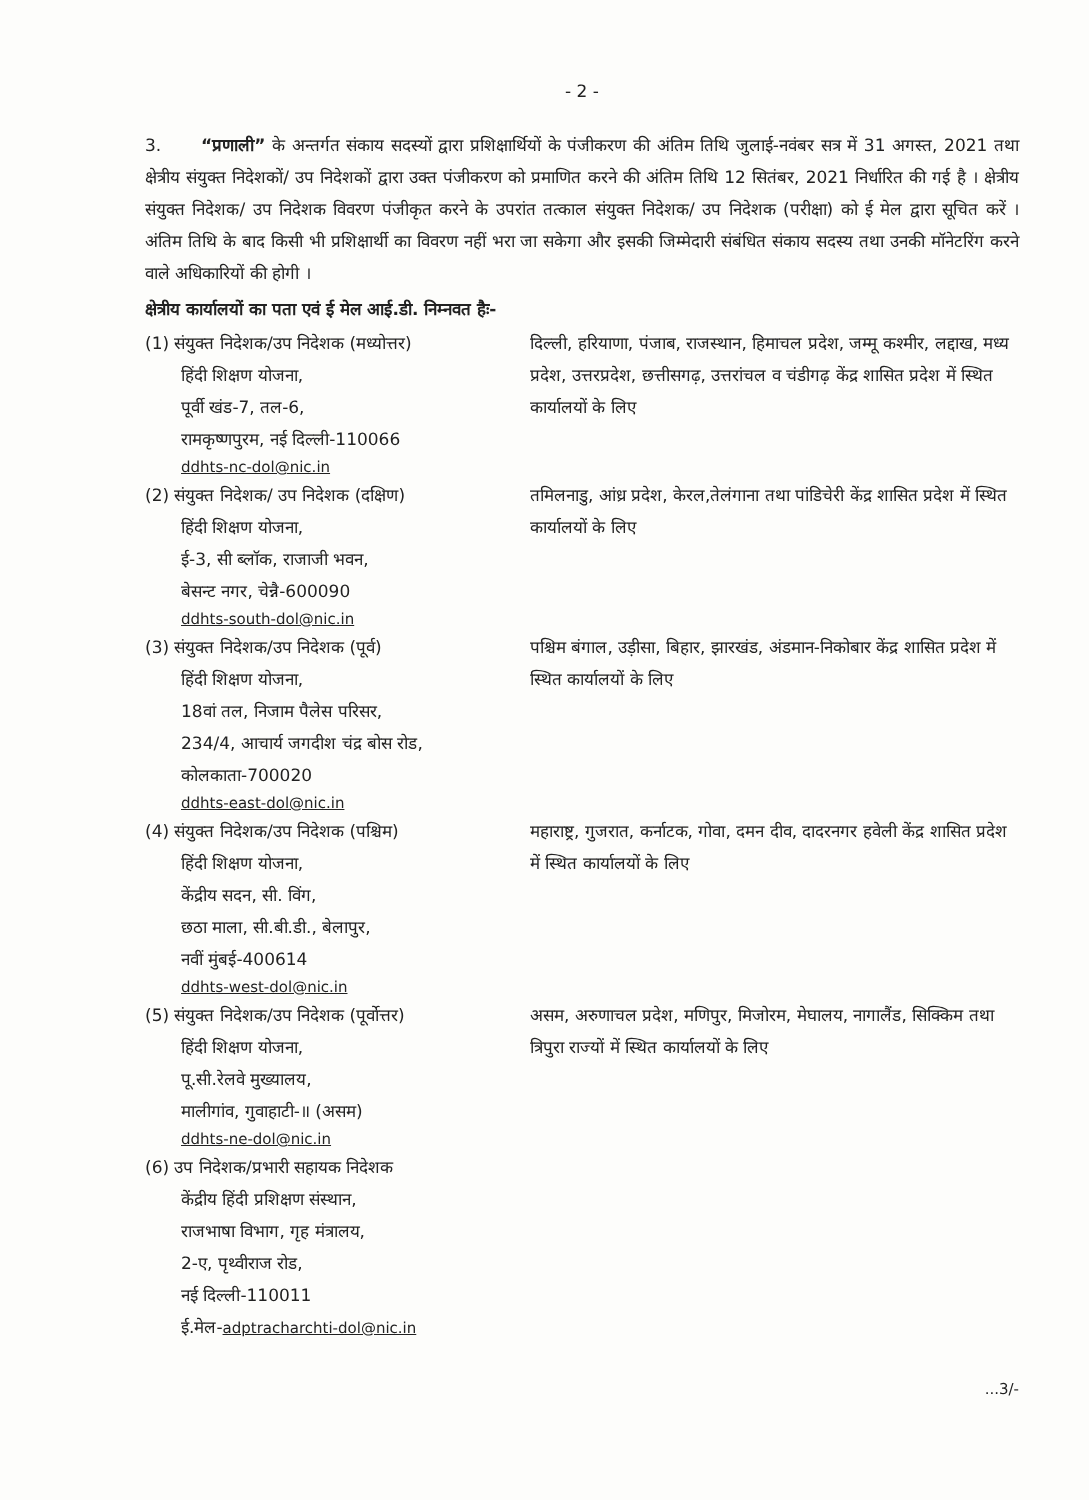- 2 -
3. “प्रणाली” के अन्तर्गत संकाय सदस्यों द्वारा प्रशिक्षार्थियों के पंजीकरण की अंतिम तिथि जुलाई-नवंबर सत्र में 31 अगस्त, 2021 तथा क्षेत्रीय संयुक्त निदेशकों/ उप निदेशकों द्वारा उक्त पंजीकरण को प्रमाणित करने की अंतिम तिथि 12 सितंबर, 2021 निर्धारित की गई है । क्षेत्रीय संयुक्त निदेशक/ उप निदेशक विवरण पंजीकृत करने के उपरांत तत्काल संयुक्त निदेशक/ उप निदेशक (परीक्षा) को ई मेल द्वारा सूचित करें । अंतिम तिथि के बाद किसी भी प्रशिक्षार्थी का विवरण नहीं भरा जा सकेगा और इसकी जिम्मेदारी संबंधित संकाय सदस्य तथा उनकी मॉनेटरिंग करने वाले अधिकारियों की होगी ।
क्षेत्रीय कार्यालयों का पता एवं ई मेल आई.डी. निम्नवत हैः-
(1) संयुक्त निदेशक/उप निदेशक (मध्योत्तर)
हिंदी शिक्षण योजना,
पूर्वी खंड-7, तल-6,
रामकृष्णपुरम, नई दिल्ली-110066
ddhts-nc-dol@nic.in
दिल्ली, हरियाणा, पंजाब, राजस्थान, हिमाचल प्रदेश, जम्मू कश्मीर, लद्दाख, मध्य प्रदेश, उत्तरप्रदेश, छत्तीसगढ़, उत्तरांचल व चंडीगढ़ केंद्र शासित प्रदेश में स्थित कार्यालयों के लिए
(2) संयुक्त निदेशक/ उप निदेशक (दक्षिण)
हिंदी शिक्षण योजना,
ई-3, सी ब्लॉक, राजाजी भवन,
बेसन्ट नगर, चेन्नै-600090
ddhts-south-dol@nic.in
तमिलनाडु, आंध्र प्रदेश, केरल,तेलंगाना तथा पांडिचेरी केंद्र शासित प्रदेश में स्थित कार्यालयों के लिए
(3) संयुक्त निदेशक/उप निदेशक (पूर्व)
हिंदी शिक्षण योजना,
18वां तल, निजाम पैलेस परिसर,
234/4, आचार्य जगदीश चंद्र बोस रोड,
कोलकाता-700020
ddhts-east-dol@nic.in
पश्चिम बंगाल, उड़ीसा, बिहार, झारखंड, अंडमान-निकोबार केंद्र शासित प्रदेश में स्थित कार्यालयों के लिए
(4) संयुक्त निदेशक/उप निदेशक (पश्चिम)
हिंदी शिक्षण योजना,
केंद्रीय सदन, सी. विंग,
छठा माला, सी.बी.डी., बेलापुर,
नवीं मुंबई-400614
ddhts-west-dol@nic.in
महाराष्ट्र, गुजरात, कर्नाटक, गोवा, दमन दीव, दादरनगर हवेली केंद्र शासित प्रदेश में स्थित कार्यालयों के लिए
(5) संयुक्त निदेशक/उप निदेशक (पूर्वोत्तर)
हिंदी शिक्षण योजना,
पू.सी.रेलवे मुख्यालय,
मालीगांव, गुवाहाटी-॥ (असम)
ddhts-ne-dol@nic.in
असम, अरुणाचल प्रदेश, मणिपुर, मिजोरम, मेघालय, नागालैंड, सिक्किम तथा त्रिपुरा राज्यों में स्थित कार्यालयों के लिए
(6) उप निदेशक/प्रभारी सहायक निदेशक
केंद्रीय हिंदी प्रशिक्षण संस्थान,
राजभाषा विभाग, गृह मंत्रालय,
2-ए, पृथ्वीराज रोड,
नई दिल्ली-110011
ई.मेल-adptracharchti-dol@nic.in
...3/-